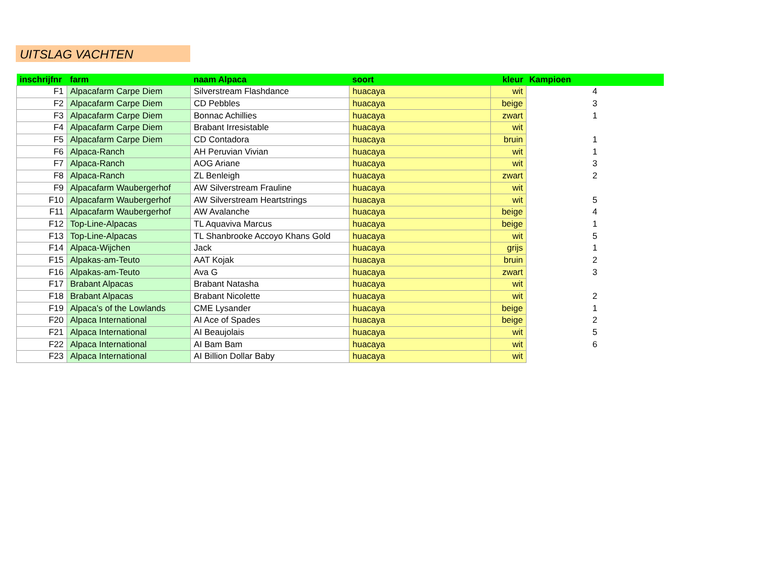UITSLAG VACHTEN
| inschrijfnr | farm | naam Alpaca | soort | kleur | Kampioen |
| --- | --- | --- | --- | --- | --- |
| F1 | Alpacafarm Carpe Diem | Silverstream Flashdance | huacaya | wit | 4 |
| F2 | Alpacafarm Carpe Diem | CD Pebbles | huacaya | beige | 3 |
| F3 | Alpacafarm Carpe Diem | Bonnac Achillies | huacaya | zwart | 1 |
| F4 | Alpacafarm Carpe Diem | Brabant Irresistable | huacaya | wit | |
| F5 | Alpacafarm Carpe Diem | CD Contadora | huacaya | bruin | 1 |
| F6 | Alpaca-Ranch | AH Peruvian Vivian | huacaya | wit | 1 |
| F7 | Alpaca-Ranch | AOG Ariane | huacaya | wit | 3 |
| F8 | Alpaca-Ranch | ZL Benleigh | huacaya | zwart | 2 |
| F9 | Alpacafarm Waubergerhof | AW Silverstream Frauline | huacaya | wit | |
| F10 | Alpacafarm Waubergerhof | AW Silverstream Heartstrings | huacaya | wit | 5 |
| F11 | Alpacafarm Waubergerhof | AW Avalanche | huacaya | beige | 4 |
| F12 | Top-Line-Alpacas | TL Aquaviva Marcus | huacaya | beige | 1 |
| F13 | Top-Line-Alpacas | TL Shanbrooke Accoyo Khans Gold | huacaya | wit | 5 |
| F14 | Alpaca-Wijchen | Jack | huacaya | grijs | 1 |
| F15 | Alpakas-am-Teuto | AAT Kojak | huacaya | bruin | 2 |
| F16 | Alpakas-am-Teuto | Ava G | huacaya | zwart | 3 |
| F17 | Brabant Alpacas | Brabant Natasha | huacaya | wit | |
| F18 | Brabant Alpacas | Brabant Nicolette | huacaya | wit | 2 |
| F19 | Alpaca's of the Lowlands | CME Lysander | huacaya | beige | 1 |
| F20 | Alpaca International | AI Ace of Spades | huacaya | beige | 2 |
| F21 | Alpaca International | AI Beaujolais | huacaya | wit | 5 |
| F22 | Alpaca International | AI Bam Bam | huacaya | wit | 6 |
| F23 | Alpaca International | AI Billion Dollar Baby | huacaya | wit | |